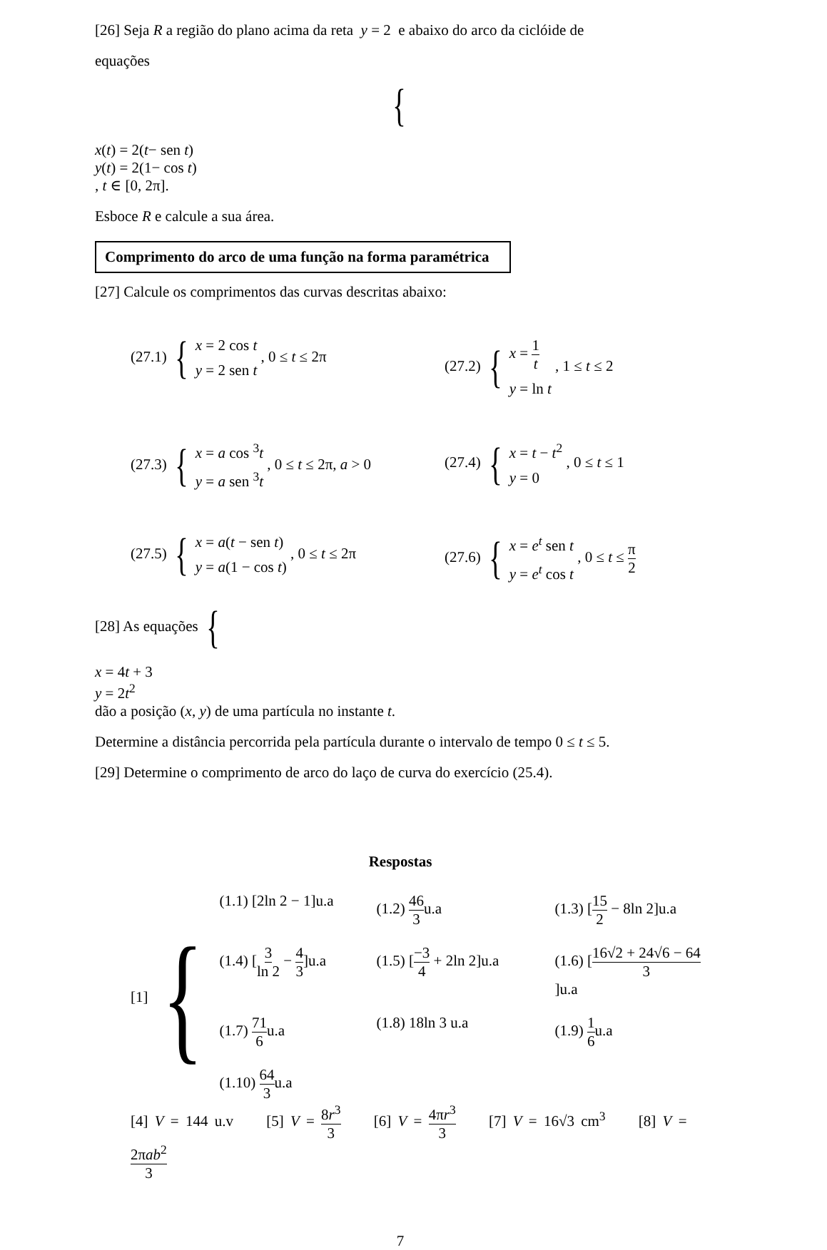[26] Seja R a região do plano acima da reta y = 2 e abaixo do arco da ciclóide de
equações
{
x(t) = 2(t− sen t)
y(t) = 2(1− cos t)
, t ∈ [0, 2π].
Esboce R e calcule a sua área.
Comprimento do arco de uma função na forma paramétrica
[27] Calcule os comprimentos das curvas descritas abaixo:
(27.1) {
x = 2 cos t
y = 2 sen t
, 0 ≤ t ≤ 2π
(27.2) {
x = 1 t
y = ln t
, 1 ≤ t ≤ 2
(27.3) {
x = a cos <sup>3</sup>t
y = a sen <sup>3</sup>t
, 0 ≤ t ≤ 2π, a > 0
(27.4) {
x = t − t<sup>2</sup>
y = 0
, 0 ≤ t ≤ 1
(27.5) {
x = a(t − sen t)
y = a(1 − cos t)
, 0 ≤ t ≤ 2π
(27.6) {
x = e<sup>t</sup> sen t
y = e<sup>t</sup> cos t
, 0 ≤ t ≤ π 2
[28] As equações {
x = 4t + 3
y = 2t<sup>2</sup>
dão a posição (x, y) de uma partícula no instante t.
Determine a distância percorrida pela partícula durante o intervalo de tempo 0 ≤ t ≤ 5.
[29] Determine o comprimento de arco do laço de curva do exercício (25.4).
Respostas
[1] {
(1.1) [2ln 2 − 1]u.a
(1.2) 46 3u.a
(1.3) [15 2 − 8ln 2]u.a
(1.4) [3 ln 2 − 4 3]u.a
(1.5) [−3 4 + 2ln 2]u.a
(1.6) [16√2 + 24√6 − 64 3]u.a
(1.7) 71 6u.a
(1.8) 18ln 3 u.a
(1.9) 1 6u.a
(1.10) 64 3u.a
[4] V = 144 u.v [5] V = 8r<sup>3</sup> 3 [6] V = 4πr<sup>3</sup> 3 [7] V = 16√3 cm<sup>3</sup> [8] V = 2πab<sup>2</sup> 3
7